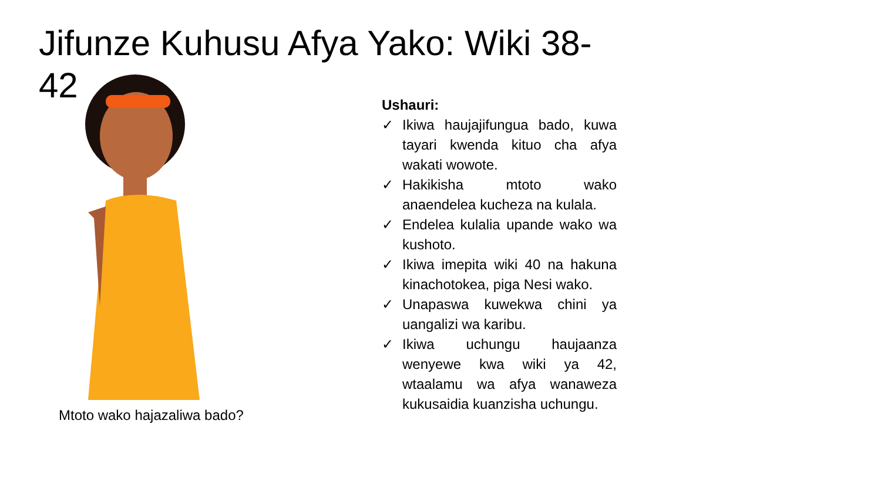Jifunze Kuhusu Afya Yako: Wiki 38-42
Mtoto wako hajazaliwa bado?
Ushauri:
✓ Ikiwa haujajifungua bado, kuwa tayari kwenda kituo cha afya wakati wowote.
✓ Hakikisha mtoto wako anaendelea kucheza na kulala.
✓ Endelea kulalia upande wako wa kushoto.
✓ Ikiwa imepita wiki 40 na hakuna kinachotokea, piga Nesi wako.
✓ Unapaswa kuwekwa chini ya uangalizi wa karibu.
✓ Ikiwa uchungu haujaanza wenyewe kwa wiki ya 42, wtaalamu wa afya wanaweza kukusaidia kuanzisha uchungu.